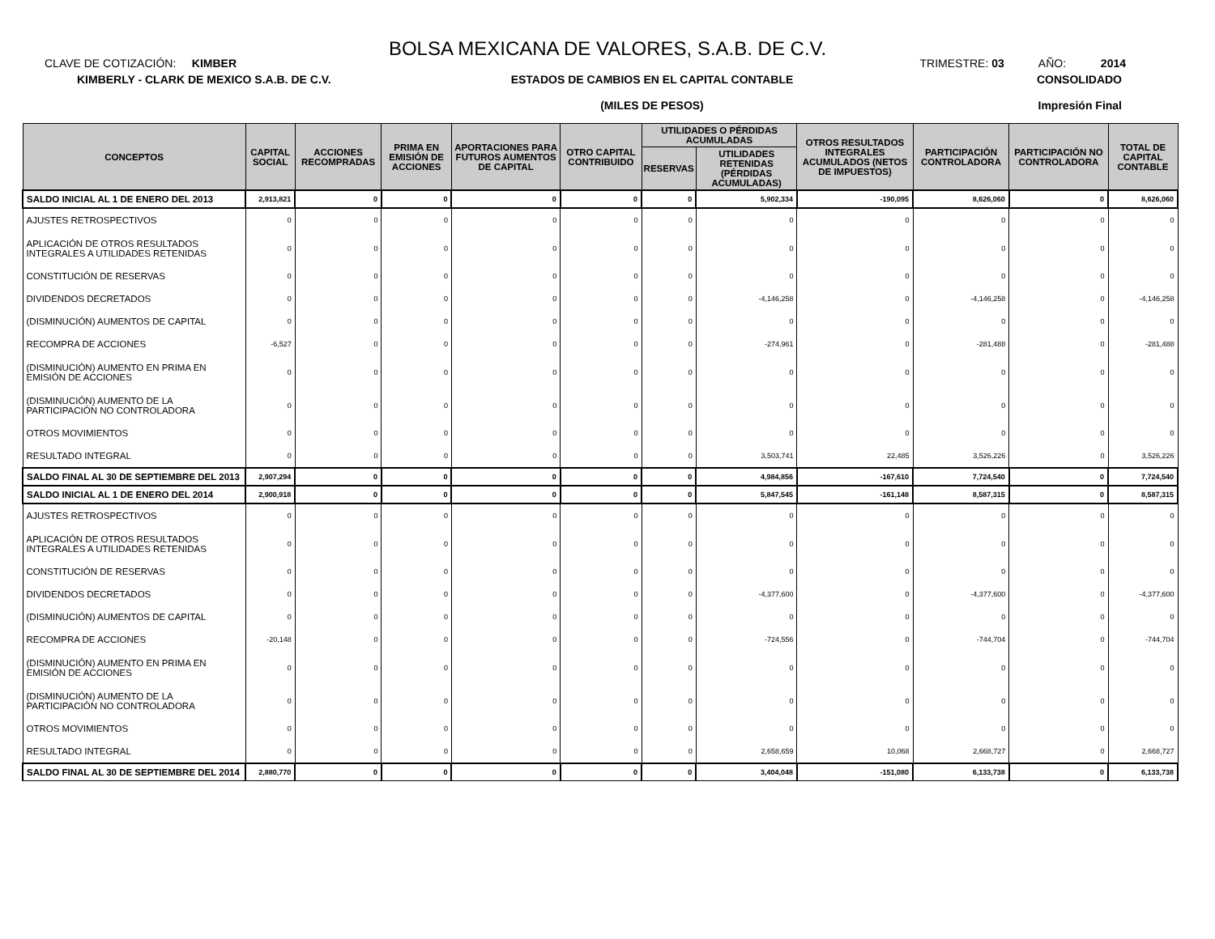BOLSA MEXICANA DE VALORES, S.A.B. DE C.V.
CLAVE DE COTIZACIÓN: KIMBER TRIMESTRE: 03 AÑO: 2014
KIMBERLY - CLARK DE MEXICO S.A.B. DE C.V.
ESTADOS DE CAMBIOS EN EL CAPITAL CONTABLE
(MILES DE PESOS)
CONSOLIDADO
Impresión Final
| CONCEPTOS | CAPITAL SOCIAL | ACCIONES RECOMPRADAS | PRIMA EN EMISIÓN DE ACCIONES | APORTACIONES PARA FUTUROS AUMENTOS DE CAPITAL | OTRO CAPITAL CONTRIBUIDO | UTILIDADES O PÉRDIDAS ACUMULADAS | | OTROS RESULTADOS INTEGRALES ACUMULADOS (NETOS DE IMPUESTOS) | PARTICIPACIÓN CONTROLADORA | PARTICIPACIÓN NO CONTROLADORA | TOTAL DE CAPITAL CONTABLE |
| --- | --- | --- | --- | --- | --- | --- | --- | --- | --- | --- | --- |
| | | | | | | RESERVAS | UTILIDADES RETENIDAS (PÉRDIDAS ACUMULADAS) | | | | |
| SALDO INICIAL AL 1 DE ENERO DEL 2013 | 2,913,821 | 0 | 0 | 0 | 0 | 0 | 5,902,334 | -190,095 | 8,626,060 | 0 | 8,626,060 |
| AJUSTES RETROSPECTIVOS | 0 | 0 | 0 | 0 | 0 | 0 | 0 | 0 | 0 | 0 | 0 |
| APLICACIÓN DE OTROS RESULTADOS INTEGRALES A UTILIDADES RETENIDAS | 0 | 0 | 0 | 0 | 0 | 0 | 0 | 0 | 0 | 0 | 0 |
| CONSTITUCIÓN DE RESERVAS | 0 | 0 | 0 | 0 | 0 | 0 | 0 | 0 | 0 | 0 | 0 |
| DIVIDENDOS DECRETADOS | 0 | 0 | 0 | 0 | 0 | 0 | -4,146,258 | 0 | -4,146,258 | 0 | -4,146,258 |
| (DISMINUCIÓN) AUMENTOS DE CAPITAL | 0 | 0 | 0 | 0 | 0 | 0 | 0 | 0 | 0 | 0 | 0 |
| RECOMPRA DE ACCIONES | -6,527 | 0 | 0 | 0 | 0 | 0 | -274,961 | 0 | -281,488 | 0 | -281,488 |
| (DISMINUCIÓN) AUMENTO EN PRIMA EN EMISIÓN DE ACCIONES | 0 | 0 | 0 | 0 | 0 | 0 | 0 | 0 | 0 | 0 | 0 |
| (DISMINUCIÓN) AUMENTO DE LA PARTICIPACIÓN NO CONTROLADORA | 0 | 0 | 0 | 0 | 0 | 0 | 0 | 0 | 0 | 0 | 0 |
| OTROS MOVIMIENTOS | 0 | 0 | 0 | 0 | 0 | 0 | 0 | 0 | 0 | 0 | 0 |
| RESULTADO INTEGRAL | 0 | 0 | 0 | 0 | 0 | 0 | 3,503,741 | 22,485 | 3,526,226 | 0 | 3,526,226 |
| SALDO FINAL AL 30 DE SEPTIEMBRE DEL 2013 | 2,907,294 | 0 | 0 | 0 | 0 | 0 | 4,984,856 | -167,610 | 7,724,540 | 0 | 7,724,540 |
| SALDO INICIAL AL 1 DE ENERO DEL 2014 | 2,900,918 | 0 | 0 | 0 | 0 | 0 | 5,847,545 | -161,148 | 8,587,315 | 0 | 8,587,315 |
| AJUSTES RETROSPECTIVOS | 0 | 0 | 0 | 0 | 0 | 0 | 0 | 0 | 0 | 0 | 0 |
| APLICACIÓN DE OTROS RESULTADOS INTEGRALES A UTILIDADES RETENIDAS | 0 | 0 | 0 | 0 | 0 | 0 | 0 | 0 | 0 | 0 | 0 |
| CONSTITUCIÓN DE RESERVAS | 0 | 0 | 0 | 0 | 0 | 0 | 0 | 0 | 0 | 0 | 0 |
| DIVIDENDOS DECRETADOS | 0 | 0 | 0 | 0 | 0 | 0 | -4,377,600 | 0 | -4,377,600 | 0 | -4,377,600 |
| (DISMINUCIÓN) AUMENTOS DE CAPITAL | 0 | 0 | 0 | 0 | 0 | 0 | 0 | 0 | 0 | 0 | 0 |
| RECOMPRA DE ACCIONES | -20,148 | 0 | 0 | 0 | 0 | 0 | -724,556 | 0 | -744,704 | 0 | -744,704 |
| (DISMINUCIÓN) AUMENTO EN PRIMA EN EMISIÓN DE ACCIONES | 0 | 0 | 0 | 0 | 0 | 0 | 0 | 0 | 0 | 0 | 0 |
| (DISMINUCIÓN) AUMENTO DE LA PARTICIPACIÓN NO CONTROLADORA | 0 | 0 | 0 | 0 | 0 | 0 | 0 | 0 | 0 | 0 | 0 |
| OTROS MOVIMIENTOS | 0 | 0 | 0 | 0 | 0 | 0 | 0 | 0 | 0 | 0 | 0 |
| RESULTADO INTEGRAL | 0 | 0 | 0 | 0 | 0 | 0 | 2,658,659 | 10,068 | 2,668,727 | 0 | 2,668,727 |
| SALDO FINAL AL 30 DE SEPTIEMBRE DEL 2014 | 2,880,770 | 0 | 0 | 0 | 0 | 0 | 3,404,048 | -151,080 | 6,133,738 | 0 | 6,133,738 |